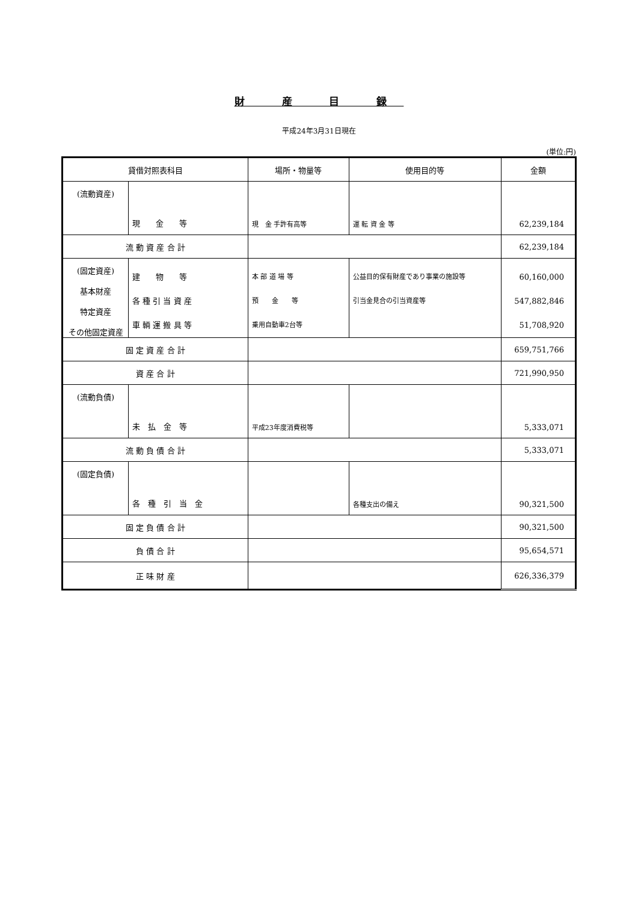財 産 目 録
平成24年3月31日現在
(単位:円)
| 貸借対照表科目 | | 場所・物量等 | 使用目的等 | 金額 |
| --- | --- | --- | --- | --- |
| (流動資産) | 現 金 等 | 現 金 手許有高等 | 運 転 資 金 等 | 62,239,184 |
| 流 動 資 産 合 計 | | | | 62,239,184 |
| (固定資産) 基本財産 特定資産 その他固定資産 | 建 物 等 各 種 引 当 資 産 車 輌 運 搬 具 等 | 本 部 道 場 等 預 金 等 乗用自動車2台等 | 公益目的保有財産であり事業の施設等 引当金見合の引当資産等 | 60,160,000 547,882,846 51,708,920 |
| 固 定 資 産 合 計 | | | | 659,751,766 |
| 資 産 合 計 | | | | 721,990,950 |
| (流動負債) | 未 払 金 等 | 平成23年度消費税等 | | 5,333,071 |
| 流 動 負 債 合 計 | | | | 5,333,071 |
| (固定負債) | 各 種 引 当 金 | | 各種支出の備え | 90,321,500 |
| 固 定 負 債 合 計 | | | | 90,321,500 |
| 負 債 合 計 | | | | 95,654,571 |
| 正 味 財 産 | | | | 626,336,379 |